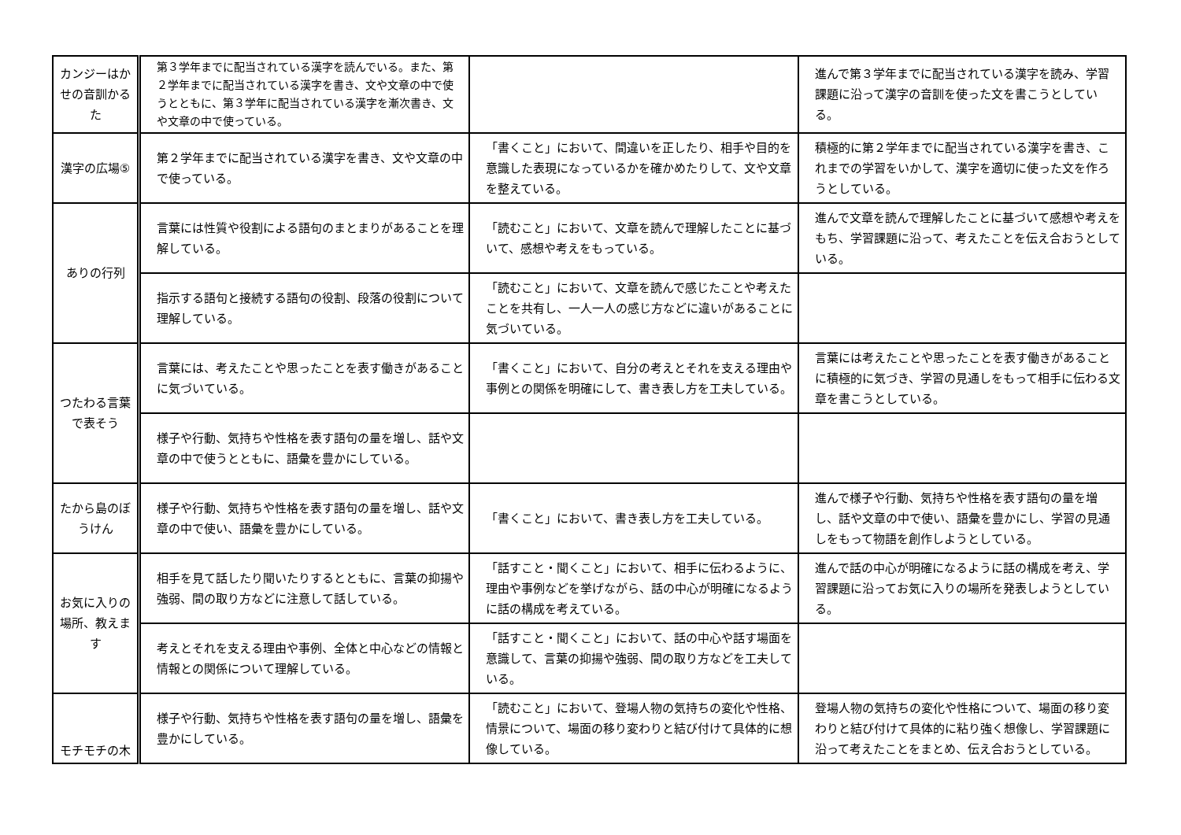| カンジーはかせの音訓かるた | 第３学年までに配当されている漢字を読んでいる。また、第２学年までに配当されている漢字を書き、文や文章の中で使うとともに、第３学年に配当されている漢字を漸次書き、文や文章の中で使っている。 | | 進んで第３学年までに配当されている漢字を読み、学習課題に沿って漢字の音訓を使った文を書こうとしている。 |
| 漢字の広場⑤ | 第２学年までに配当されている漢字を書き、文や文章の中で使っている。 | 「書くこと」において、間違いを正したり、相手や目的を意識した表現になっているかを確かめたりして、文や文章を整えている。 | 積極的に第２学年までに配当されている漢字を書き、これまでの学習をいかして、漢字を適切に使った文を作ろうとしている。 |
| ありの行列 | 言葉には性質や役割による語句のまとまりがあることを理解している。 | 「読むこと」において、文章を読んで理解したことに基づいて、感想や考えをもっている。 | 進んで文章を読んで理解したことに基づいて感想や考えをもち、学習課題に沿って、考えたことを伝え合おうとしている。 |
| | 指示する語句と接続する語句の役割、段落の役割について理解している。 | 「読むこと」において、文章を読んで感じたことや考えたことを共有し、一人一人の感じ方などに違いがあることに気づいている。 | |
| つたわる言葉で表そう | 言葉には、考えたことや思ったことを表す働きがあることに気づいている。 | 「書くこと」において、自分の考えとそれを支える理由や事例との関係を明確にして、書き表し方を工夫している。 | 言葉には考えたことや思ったことを表す働きがあることに積極的に気づき、学習の見通しをもって相手に伝わる文章を書こうとしている。 |
| | 様子や行動、気持ちや性格を表す語句の量を増し、話や文章の中で使うとともに、語彙を豊かにしている。 | | |
| たから島のぼうけん | 様子や行動、気持ちや性格を表す語句の量を増し、話や文章の中で使い、語彙を豊かにしている。 | 「書くこと」において、書き表し方を工夫している。 | 進んで様子や行動、気持ちや性格を表す語句の量を増し、話や文章の中で使い、語彙を豊かにし、学習の見通しをもって物語を創作しようとしている。 |
| お気に入りの場所、教えます | 相手を見て話したり聞いたりするとともに、言葉の抑揚や強弱、間の取り方などに注意して話している。 | 「話すこと・聞くこと」において、相手に伝わるように、理由や事例などを挙げながら、話の中心が明確になるように話の構成を考えている。 | 進んで話の中心が明確になるように話の構成を考え、学習課題に沿ってお気に入りの場所を発表しようとしている。 |
| | 考えとそれを支える理由や事例、全体と中心などの情報と情報との関係について理解している。 | 「話すこと・聞くこと」において、話の中心や話す場面を意識して、言葉の抑揚や強弱、間の取り方などを工夫している。 | |
| モチモチの木 | 様子や行動、気持ちや性格を表す語句の量を増し、語彙を豊かにしている。 | 「読むこと」において、登場人物の気持ちの変化や性格、情景について、場面の移り変わりと結び付けて具体的に想像している。 | 登場人物の気持ちの変化や性格について、場面の移り変わりと結び付けて具体的に粘り強く想像し、学習課題に沿って考えたことをまとめ、伝え合おうとしている。 |